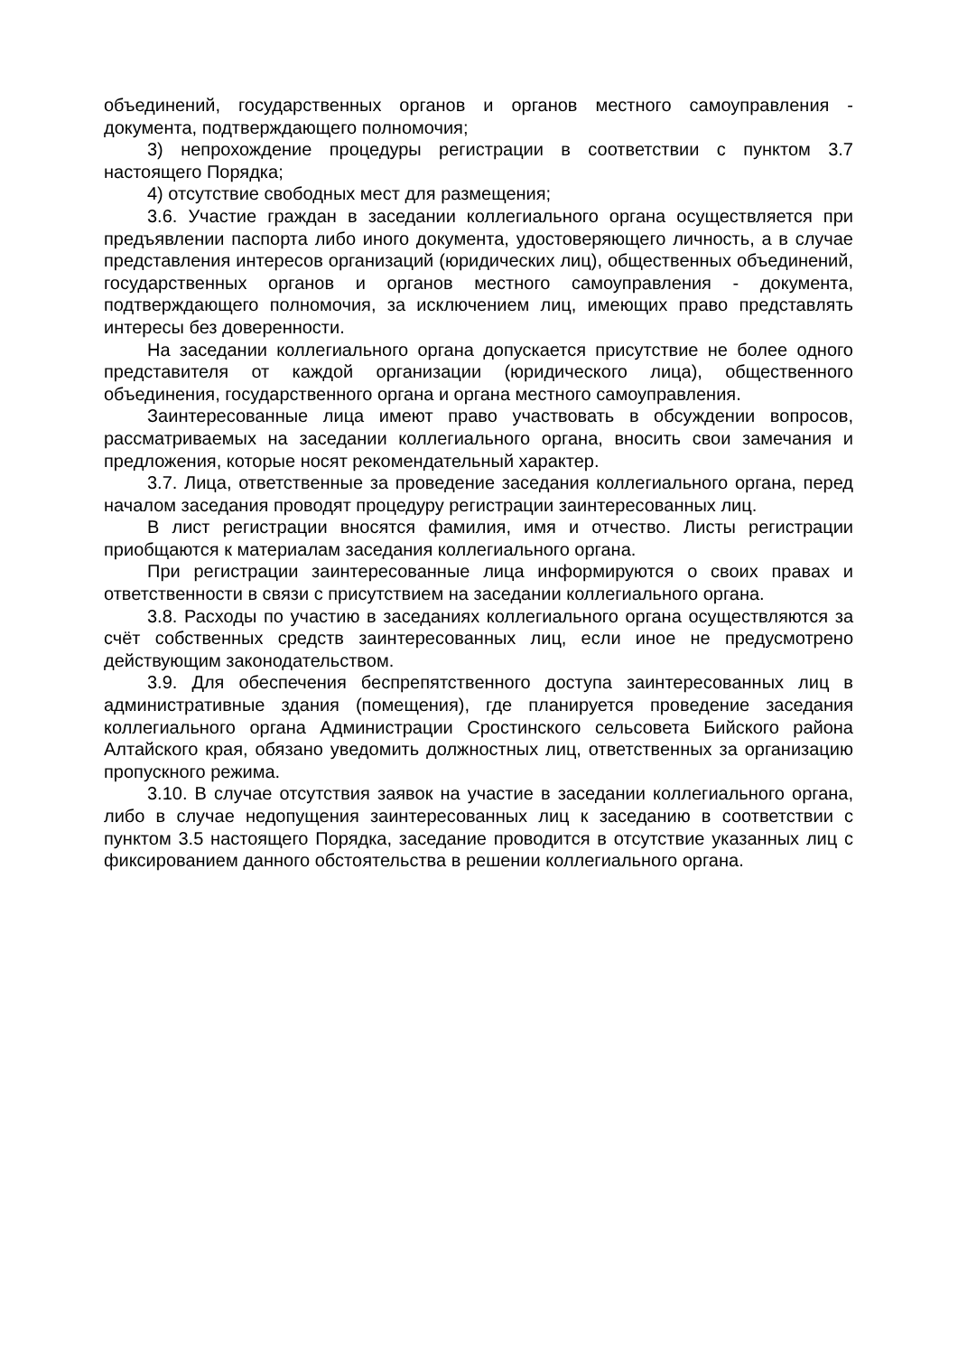объединений, государственных органов и органов местного самоуправления - документа, подтверждающего полномочия;
3) непрохождение процедуры регистрации в соответствии с пунктом 3.7 настоящего Порядка;
4) отсутствие свободных мест для размещения;
3.6. Участие граждан в заседании коллегиального органа осуществляется при предъявлении паспорта либо иного документа, удостоверяющего личность, а в случае представления интересов организаций (юридических лиц), общественных объединений, государственных органов и органов местного самоуправления - документа, подтверждающего полномочия, за исключением лиц, имеющих право представлять интересы без доверенности.
На заседании коллегиального органа допускается присутствие не более одного представителя от каждой организации (юридического лица), общественного объединения, государственного органа и органа местного самоуправления.
Заинтересованные лица имеют право участвовать в обсуждении вопросов, рассматриваемых на заседании коллегиального органа, вносить свои замечания и предложения, которые носят рекомендательный характер.
3.7. Лица, ответственные за проведение заседания коллегиального органа, перед началом заседания проводят процедуру регистрации заинтересованных лиц.
В лист регистрации вносятся фамилия, имя и отчество. Листы регистрации приобщаются к материалам заседания коллегиального органа.
При регистрации заинтересованные лица информируются о своих правах и ответственности в связи с присутствием на заседании коллегиального органа.
3.8. Расходы по участию в заседаниях коллегиального органа осуществляются за счёт собственных средств заинтересованных лиц, если иное не предусмотрено действующим законодательством.
3.9. Для обеспечения беспрепятственного доступа заинтересованных лиц в административные здания (помещения), где планируется проведение заседания коллегиального органа Администрации Сростинского сельсовета Бийского района Алтайского края, обязано уведомить должностных лиц, ответственных за организацию пропускного режима.
3.10. В случае отсутствия заявок на участие в заседании коллегиального органа, либо в случае недопущения заинтересованных лиц к заседанию в соответствии с пунктом 3.5 настоящего Порядка, заседание проводится в отсутствие указанных лиц с фиксированием данного обстоятельства в решении коллегиального органа.